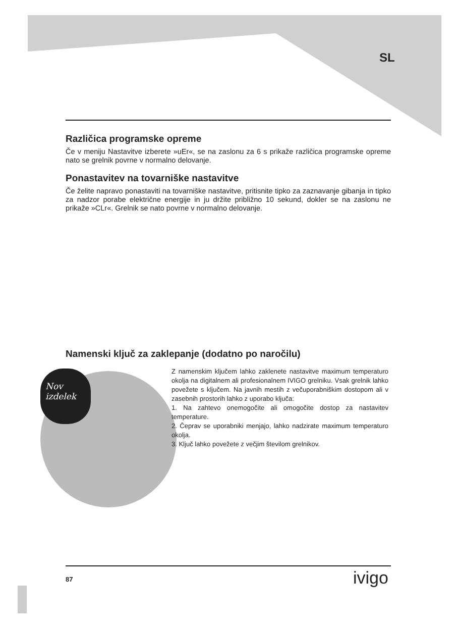SL
Različica programske opreme
Če v meniju Nastavitve izberete »uEr«, se na zaslonu za 6 s prikaže različica programske opreme nato se grelnik povrne v normalno delovanje.
Ponastavitev na tovarniške nastavitve
Če želite napravo ponastaviti na tovarniške nastavitve, pritisnite tipko za zaznavanje gibanja in tipko za nadzor porabe električne energije in ju držite približno 10 sekund, dokler se na zaslonu ne prikaže »CLr«. Grelnik se nato povrne v normalno delovanje.
Namenski ključ za zaklepanje (dodatno po naročilu)
Nov
izdelek
Z namenskim ključem lahko zaklenete nastavitve maximum temperaturo okolja na digitalnem ali profesionalnem IVIGO grelniku. Vsak grelnik lahko povežete s ključem. Na javnih mestih z večuporabniškim dostopom ali v zasebnih prostorih lahko z uporabo ključa:
1. Na zahtevo onemogočite ali omogočite dostop za nastavitev temperature.
2. Čeprav se uporabniki menjajo, lahko nadzirate maximum temperaturo okolja.
3. Ključ lahko povežete z večjim številom grelnikov.
87 ivigo